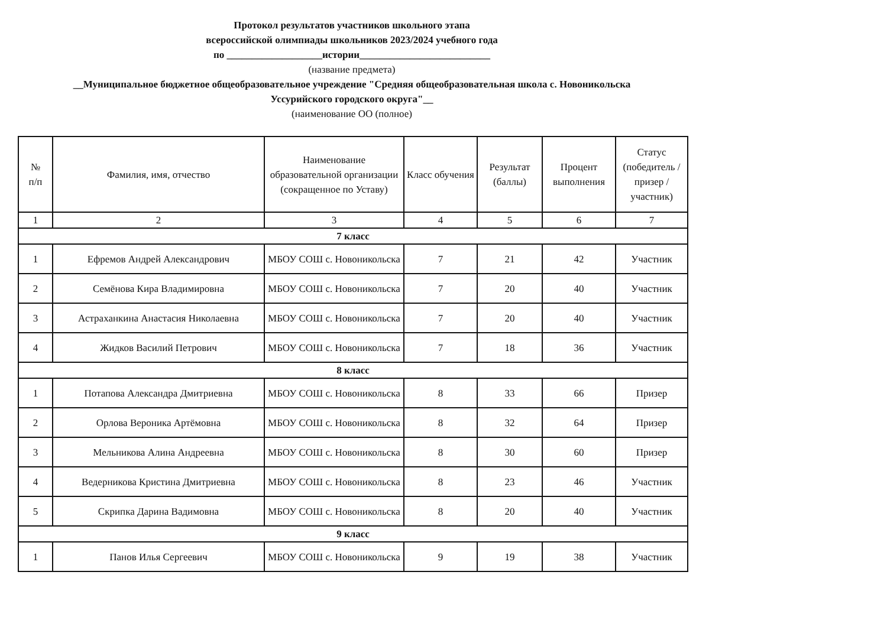Протокол результатов участников школьного этапа
всероссийской олимпиады школьников 2023/2024 учебного года
по ___________________истории__________________________
(название предмета)
__Муниципальное бюджетное общеобразовательное учреждение "Средняя общеобразовательная школа с. Новоникольска
Уссурийского городского округа"__
(наименование ОО (полное)
| № п/п | Фамилия, имя, отчество | Наименование образовательной организации (сокращенное по Уставу) | Класс обучения | Результат (баллы) | Процент выполнения | Статус (победитель / призер / участник) |
| --- | --- | --- | --- | --- | --- | --- |
| 1 | 2 | 3 | 4 | 5 | 6 | 7 |
| 7 класс | | | | | | |
| 1 | Ефремов Андрей Александрович | МБОУ СОШ с. Новоникольска | 7 | 21 | 42 | Участник |
| 2 | Семёнова Кира Владимировна | МБОУ СОШ с. Новоникольска | 7 | 20 | 40 | Участник |
| 3 | Астраханкина Анастасия Николаевна | МБОУ СОШ с. Новоникольска | 7 | 20 | 40 | Участник |
| 4 | Жидков Василий Петрович | МБОУ СОШ с. Новоникольска | 7 | 18 | 36 | Участник |
| 8 класс | | | | | | |
| 1 | Потапова Александра Дмитриевна | МБОУ СОШ с. Новоникольска | 8 | 33 | 66 | Призер |
| 2 | Орлова Вероника Артёмовна | МБОУ СОШ с. Новоникольска | 8 | 32 | 64 | Призер |
| 3 | Мельникова Алина Андреевна | МБОУ СОШ с. Новоникольска | 8 | 30 | 60 | Призер |
| 4 | Ведерникова Кристина Дмитриевна | МБОУ СОШ с. Новоникольска | 8 | 23 | 46 | Участник |
| 5 | Скрипка Дарина Вадимовна | МБОУ СОШ с. Новоникольска | 8 | 20 | 40 | Участник |
| 9 класс | | | | | | |
| 1 | Панов Илья Сергеевич | МБОУ СОШ с. Новоникольска | 9 | 19 | 38 | Участник |